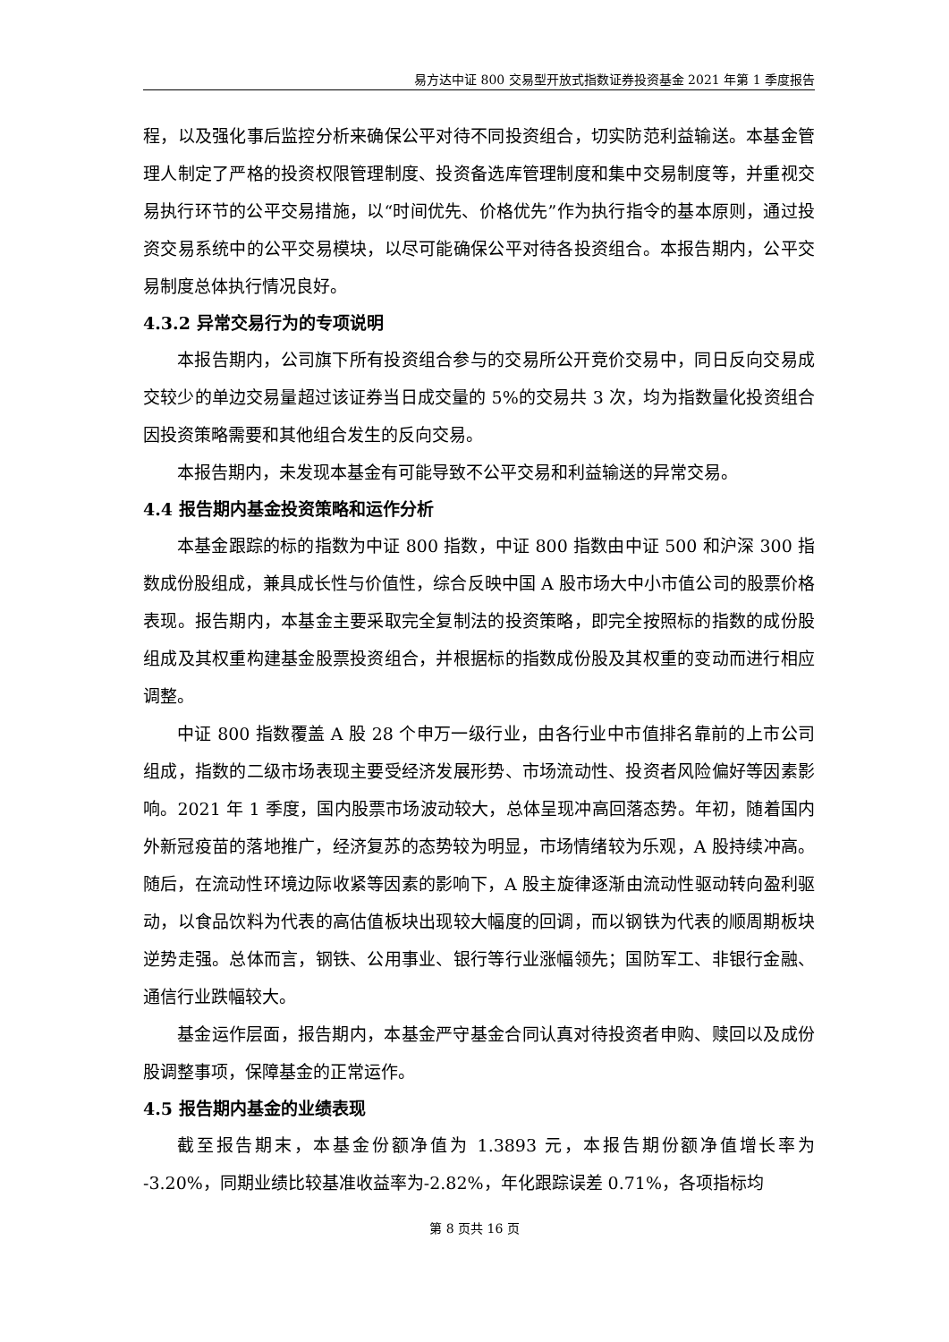易方达中证 800 交易型开放式指数证券投资基金 2021 年第 1 季度报告
程，以及强化事后监控分析来确保公平对待不同投资组合，切实防范利益输送。本基金管理人制定了严格的投资权限管理制度、投资备选库管理制度和集中交易制度等，并重视交易执行环节的公平交易措施，以“时间优先、价格优先”作为执行指令的基本原则，通过投资交易系统中的公平交易模块，以尽可能确保公平对待各投资组合。本报告期内，公平交易制度总体执行情况良好。
4.3.2 异常交易行为的专项说明
本报告期内，公司旗下所有投资组合参与的交易所公开竞价交易中，同日反向交易成交较少的单边交易量超过该证券当日成交量的 5%的交易共 3 次，均为指数量化投资组合因投资策略需要和其他组合发生的反向交易。
本报告期内，未发现本基金有可能导致不公平交易和利益输送的异常交易。
4.4 报告期内基金投资策略和运作分析
本基金跟踪的标的指数为中证 800 指数，中证 800 指数由中证 500 和沪深 300 指数成份股组成，兼具成长性与价值性，综合反映中国 A 股市场大中小市值公司的股票价格表现。报告期内，本基金主要采取完全复制法的投资策略，即完全按照标的指数的成份股组成及其权重构建基金股票投资组合，并根据标的指数成份股及其权重的变动而进行相应调整。
中证 800 指数覆盖 A 股 28 个申万一级行业，由各行业中市值排名靠前的上市公司组成，指数的二级市场表现主要受经济发展形势、市场流动性、投资者风险偏好等因素影响。2021 年 1 季度，国内股票市场波动较大，总体呈现冲高回落态势。年初，随着国内外新冠疫苗的落地推广，经济复苏的态势较为明显，市场情绪较为乐观，A 股持续冲高。随后，在流动性环境边际收紧等因素的影响下，A 股主旋律逐渐由流动性驱动转向盈利驱动，以食品饮料为代表的高估值板块出现较大幅度的回调，而以钢铁为代表的顺周期板块逆势走强。总体而言，钢铁、公用事业、银行等行业涨幅领先；国防军工、非银行金融、通信行业跌幅较大。
基金运作层面，报告期内，本基金严守基金合同认真对待投资者申购、赎回以及成份股调整事项，保障基金的正常运作。
4.5 报告期内基金的业绩表现
截至报告期末，本基金份额净值为 1.3893 元，本报告期份额净值增长率为 -3.20%，同期业绩比较基准收益率为-2.82%，年化跟踪误差 0.71%，各项指标均
第 8 页共 16 页